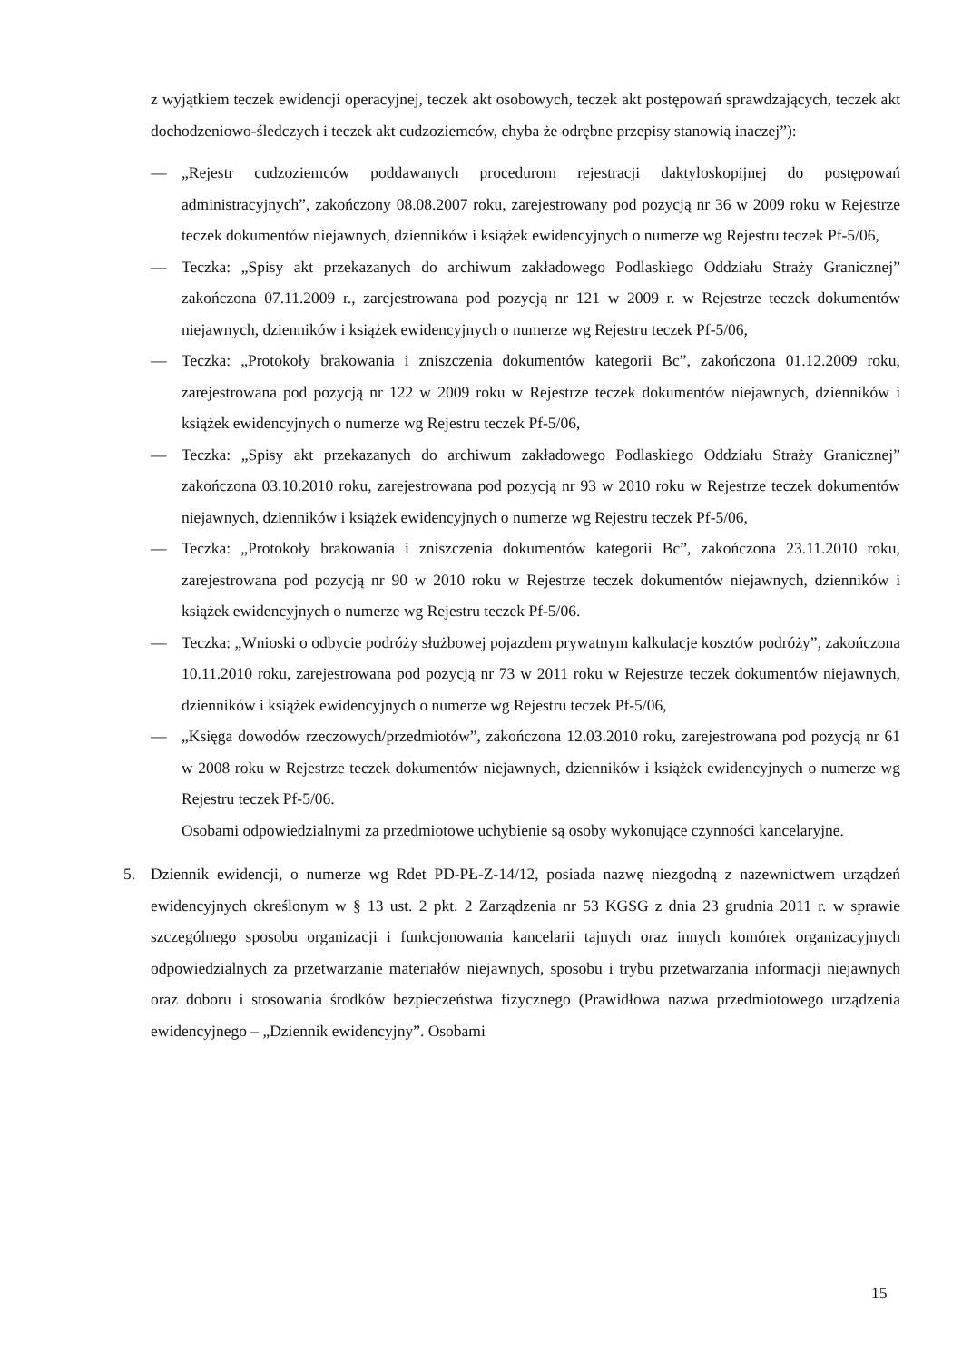z wyjątkiem teczek ewidencji operacyjnej, teczek akt osobowych, teczek akt postępowań sprawdzających, teczek akt dochodzeniowo-śledczych i teczek akt cudzoziemców, chyba że odrębne przepisy stanowią inaczej”):
— „Rejestr cudzoziemców poddawanych procedurom rejestracji daktyloskopijnej do postępowań administracyjnych”, zakończony 08.08.2007 roku, zarejestrowany pod pozycją nr 36 w 2009 roku w Rejestrze teczek dokumentów niejawnych, dzienników i książek ewidencyjnych o numerze wg Rejestru teczek Pf-5/06,
— Teczka: „Spisy akt przekazanych do archiwum zakładowego Podlaskiego Oddziału Straży Granicznej” zakończona 07.11.2009 r., zarejestrowana pod pozycją nr 121 w 2009 r. w Rejestrze teczek dokumentów niejawnych, dzienników i książek ewidencyjnych o numerze wg Rejestru teczek Pf-5/06,
— Teczka: „Protokoły brakowania i zniszczenia dokumentów kategorii Bc”, zakończona 01.12.2009 roku, zarejestrowana pod pozycją nr 122 w 2009 roku w Rejestrze teczek dokumentów niejawnych, dzienników i książek ewidencyjnych o numerze wg Rejestru teczek Pf-5/06,
— Teczka: „Spisy akt przekazanych do archiwum zakładowego Podlaskiego Oddziału Straży Granicznej” zakończona 03.10.2010 roku, zarejestrowana pod pozycją nr 93 w 2010 roku w Rejestrze teczek dokumentów niejawnych, dzienników i książek ewidencyjnych o numerze wg Rejestru teczek Pf-5/06,
— Teczka: „Protokoły brakowania i zniszczenia dokumentów kategorii Bc”, zakończona 23.11.2010 roku, zarejestrowana pod pozycją nr 90 w 2010 roku w Rejestrze teczek dokumentów niejawnych, dzienników i książek ewidencyjnych o numerze wg Rejestru teczek Pf-5/06.
— Teczka: „Wnioski o odbycie podróży służbowej pojazdem prywatnym kalkulacje kosztów podróży”, zakończona 10.11.2010 roku, zarejestrowana pod pozycją nr 73 w 2011 roku w Rejestrze teczek dokumentów niejawnych, dzienników i książek ewidencyjnych o numerze wg Rejestru teczek Pf-5/06,
— „Księga dowodów rzeczowych/przedmiotów”, zakończona 12.03.2010 roku, zarejestrowana pod pozycją nr 61 w 2008 roku w Rejestrze teczek dokumentów niejawnych, dzienników i książek ewidencyjnych o numerze wg Rejestru teczek Pf-5/06.
Osobami odpowiedzialnymi za przedmiotowe uchybienie są osoby wykonujące czynności kancelaryjne.
5. Dziennik ewidencji, o numerze wg Rdet PD-PŁ-Z-14/12, posiada nazwę niezgodną z nazewnictwem urządzeń ewidencyjnych określonym w § 13 ust. 2 pkt. 2 Zarządzenia nr 53 KGSG z dnia 23 grudnia 2011 r. w sprawie szczególnego sposobu organizacji i funkcjonowania kancelarii tajnych oraz innych komórek organizacyjnych odpowiedzialnych za przetwarzanie materiałów niejawnych, sposobu i trybu przetwarzania informacji niejawnych oraz doboru i stosowania środków bezpieczeństwa fizycznego (Prawidłowa nazwa przedmiotowego urządzenia ewidencyjnego – „Dziennik ewidencyjny”. Osobami
15